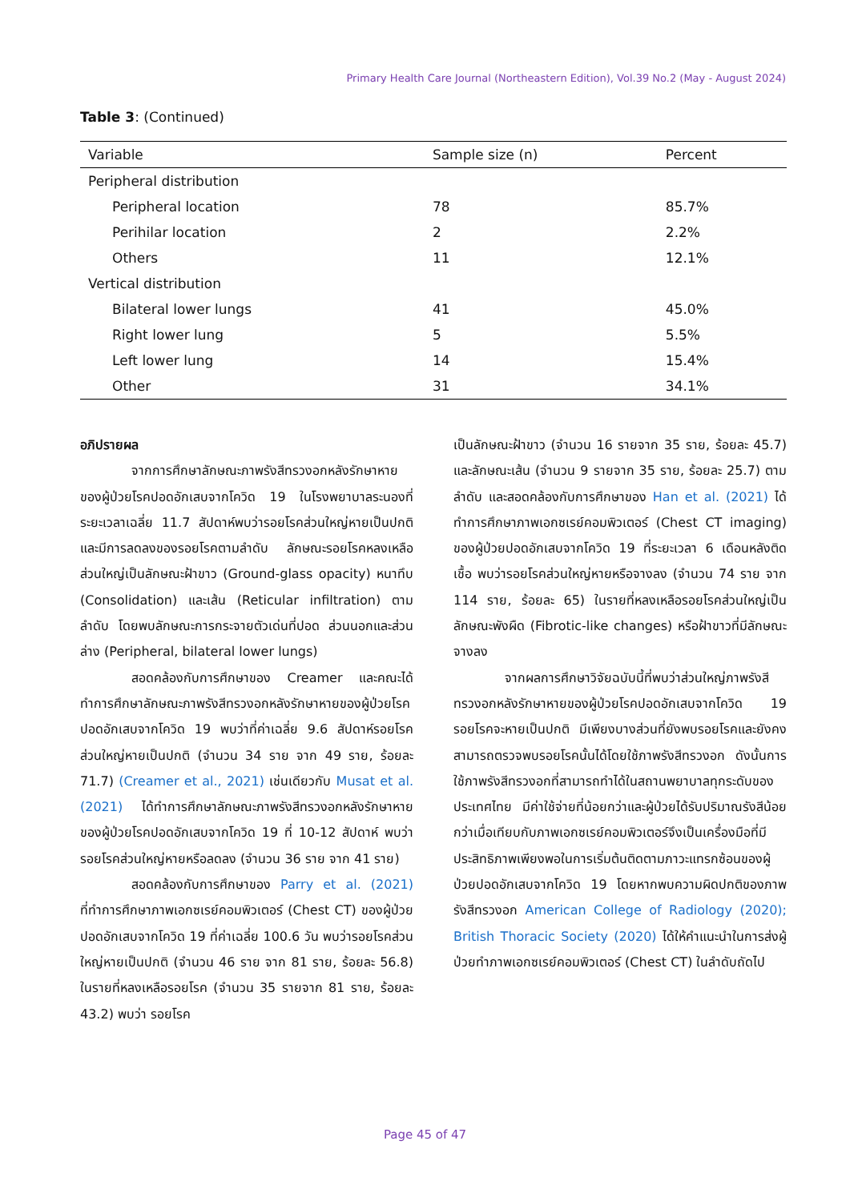Primary Health Care Journal (Northeastern Edition), Vol.39 No.2 (May - August 2024)
Table 3: (Continued)
| Variable | Sample size (n) | Percent |
| --- | --- | --- |
| Peripheral distribution | | |
| Peripheral location | 78 | 85.7% |
| Perihilar location | 2 | 2.2% |
| Others | 11 | 12.1% |
| Vertical distribution | | |
| Bilateral lower lungs | 41 | 45.0% |
| Right lower lung | 5 | 5.5% |
| Left lower lung | 14 | 15.4% |
| Other | 31 | 34.1% |
อภิปรายผล
จากการศึกษาลักษณะภาพรังสีทรวงอกหลังรักษาหายของผู้ป่วยโรคปอดอักเสบจากโควิด 19 ในโรงพยาบาลระนองที่ระยะเวลาเฉลี่ย 11.7 สัปดาห์พบว่ารอยโรคส่วนใหญ่หายเป็นปกติและมีการลดลงของรอยโรคตามลำดับ ลักษณะรอยโรคหลงเหลือส่วนใหญ่เป็นลักษณะฝ้าขาว (Ground-glass opacity) หนาทึบ (Consolidation) และเส้น (Reticular infiltration) ตามลำดับ โดยพบลักษณะการกระจายตัวเด่นที่ปอด ส่วนนอกและส่วนล่าง (Peripheral, bilateral lower lungs)
สอดคล้องกับการศึกษาของ Creamer และคณะได้ทำการศึกษาลักษณะภาพรังสีทรวงอกหลังรักษาหายของผู้ป่วยโรคปอดอักเสบจากโควิด 19 พบว่าที่ค่าเฉลี่ย 9.6 สัปดาห์รอยโรคส่วนใหญ่หายเป็นปกติ (จำนวน 34 ราย จาก 49 ราย, ร้อยละ 71.7) (Creamer et al., 2021) เช่นเดียวกับ Musat et al. (2021) ได้ทำการศึกษาลักษณะภาพรังสีทรวงอกหลังรักษาหายของผู้ป่วยโรคปอดอักเสบจากโควิด 19 ที่ 10-12 สัปดาห์ พบว่ารอยโรคส่วนใหญ่หายหรือลดลง (จำนวน 36 ราย จาก 41 ราย)
สอดคล้องกับการศึกษาของ Parry et al. (2021) ที่ทำการศึกษาภาพเอกซเรย์คอมพิวเตอร์ (Chest CT) ของผู้ป่วยปอดอักเสบจากโควิด 19 ที่ค่าเฉลี่ย 100.6 วัน พบว่ารอยโรคส่วนใหญ่หายเป็นปกติ (จำนวน 46 ราย จาก 81 ราย, ร้อยละ 56.8) ในรายที่หลงเหลือรอยโรค (จำนวน 35 รายจาก 81 ราย, ร้อยละ 43.2) พบว่า รอยโรค
เป็นลักษณะฝ้าขาว (จำนวน 16 รายจาก 35 ราย, ร้อยละ 45.7) และลักษณะเส้น (จำนวน 9 รายจาก 35 ราย, ร้อยละ 25.7) ตามลำดับ และสอดคล้องกับการศึกษาของ Han et al. (2021) ได้ทำการศึกษาภาพเอกซเรย์คอมพิวเตอร์ (Chest CT imaging) ของผู้ป่วยปอดอักเสบจากโควิด 19 ที่ระยะเวลา 6 เดือนหลังติดเชื้อ พบว่ารอยโรคส่วนใหญ่หายหรือจางลง (จำนวน 74 ราย จาก 114 ราย, ร้อยละ 65) ในรายที่หลงเหลือรอยโรคส่วนใหญ่เป็นลักษณะพังผืด (Fibrotic-like changes) หรือฝ้าขาวที่มีลักษณะจางลง
จากผลการศึกษาวิจัยฉบับนี้ที่พบว่าส่วนใหญ่ภาพรังสีทรวงอกหลังรักษาหายของผู้ป่วยโรคปอดอักเสบจากโควิด 19 รอยโรคจะหายเป็นปกติ มีเพียงบางส่วนที่ยังพบรอยโรคและยังคงสามารถตรวจพบรอยโรคนั้นได้โดยใช้ภาพรังสีทรวงอก ดังนั้นการใช้ภาพรังสีทรวงอกที่สามารถทำได้ในสถานพยาบาลทุกระดับของประเทศไทย มีค่าใช้จ่ายที่น้อยกว่าและผู้ป่วยได้รับปริมาณรังสีน้อยกว่าเมื่อเทียบกับภาพเอกซเรย์คอมพิวเตอร์จึงเป็นเครื่องมือที่มีประสิทธิภาพเพียงพอในการเริ่มต้นติดตามภาวะแทรกซ้อนของผู้ป่วยปอดอักเสบจากโควิด 19 โดยหากพบความผิดปกติของภาพรังสีทรวงอก American College of Radiology (2020); British Thoracic Society (2020) ได้ให้คำแนะนำในการส่งผู้ป่วยทำภาพเอกซเรย์คอมพิวเตอร์ (Chest CT) ในลำดับถัดไป
Page 45 of 47